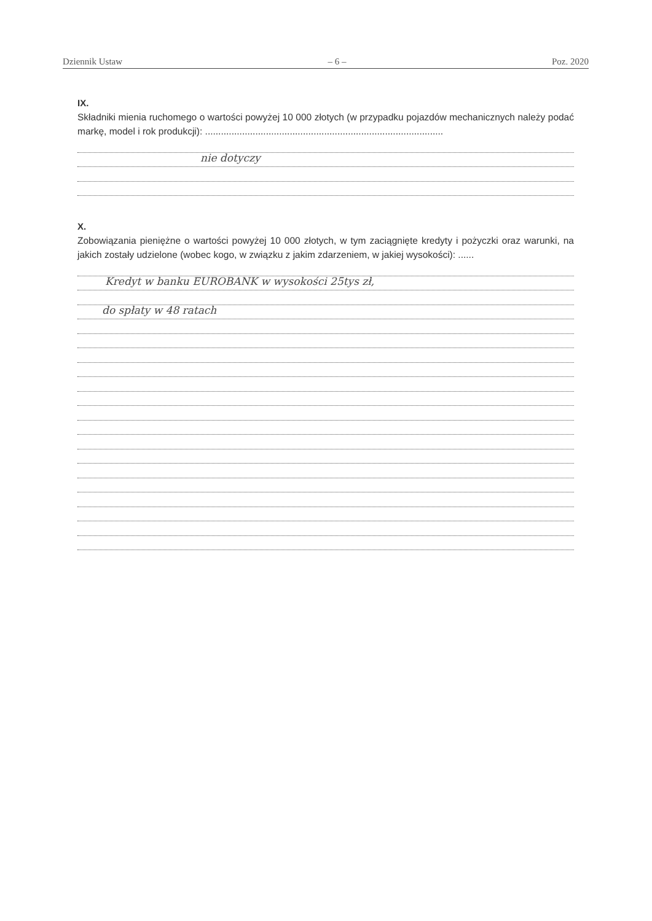Dziennik Ustaw – 6 – Poz. 2020
IX.
Składniki mienia ruchomego o wartości powyżej 10 000 złotych (w przypadku pojazdów mechanicznych należy podać markę, model i rok produkcji): ..........................................................................................
nie dotyczy
X.
Zobowiązania pieniężne o wartości powyżej 10 000 złotych, w tym zaciągnięte kredyty i pożyczki oraz warunki, na jakich zostały udzielone (wobec kogo, w związku z jakim zdarzeniem, w jakiej wysokości): ......
Kredyt w banku EUROBANK w wysokości 25tys zł,
do spłaty w 48 ratach